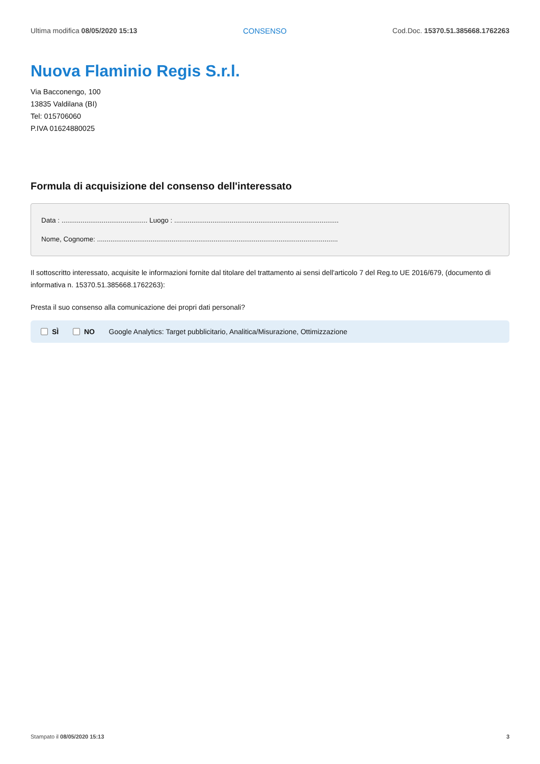Ultima modifica 08/05/2020 15:13 CONSENSO Cod.Doc. 15370.51.385668.1762263
Nuova Flaminio Regis S.r.l.
Via Bacconengo, 100
13835 Valdilana (BI)
Tel: 015706060
P.IVA 01624880025
Formula di acquisizione del consenso dell'interessato
Data : ............................................. Luogo : ......................................................................................
Nome, Cognome: ..............................................................................................................................
Il sottoscritto interessato, acquisite le informazioni fornite dal titolare del trattamento ai sensi dell'articolo 7 del Reg.to UE 2016/679, (documento di informativa n. 15370.51.385668.1762263):
Presta il suo consenso alla comunicazione dei propri dati personali?
SÌ NO Google Analytics: Target pubblicitario, Analitica/Misurazione, Ottimizzazione
Stampato il 08/05/2020 15:13 3